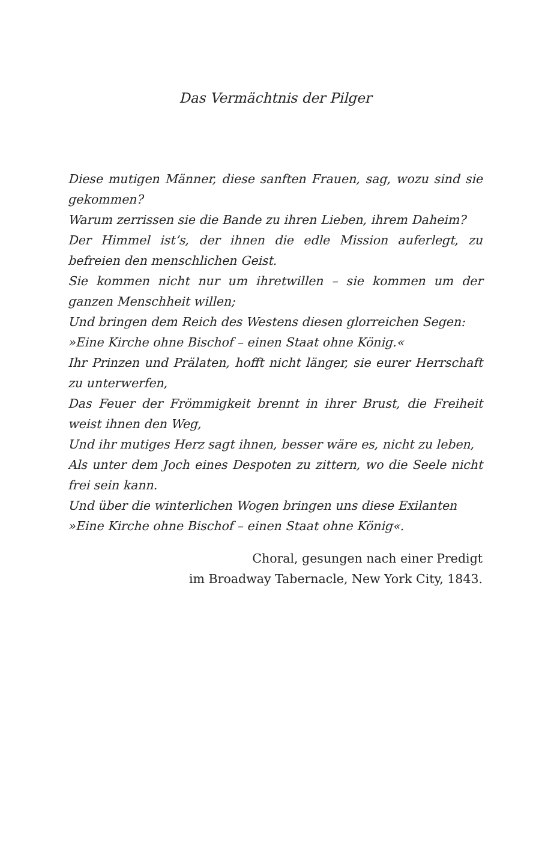Das Vermächtnis der Pilger
Diese mutigen Männer, diese sanften Frauen, sag, wozu sind sie gekommen?
Warum zerrissen sie die Bande zu ihren Lieben, ihrem Daheim?
Der Himmel ist’s, der ihnen die edle Mission auferlegt, zu befreien den menschlichen Geist.
Sie kommen nicht nur um ihretwillen – sie kommen um der ganzen Menschheit willen;
Und bringen dem Reich des Westens diesen glorreichen Segen:
»Eine Kirche ohne Bischof – einen Staat ohne König.«
Ihr Prinzen und Prälaten, hofft nicht länger, sie eurer Herrschaft zu unterwerfen,
Das Feuer der Frömmigkeit brennt in ihrer Brust, die Freiheit weist ihnen den Weg,
Und ihr mutiges Herz sagt ihnen, besser wäre es, nicht zu leben,
Als unter dem Joch eines Despoten zu zittern, wo die Seele nicht frei sein kann.
Und über die winterlichen Wogen bringen uns diese Exilanten
»Eine Kirche ohne Bischof – einen Staat ohne König«.
Choral, gesungen nach einer Predigt
im Broadway Tabernacle, New York City, 1843.